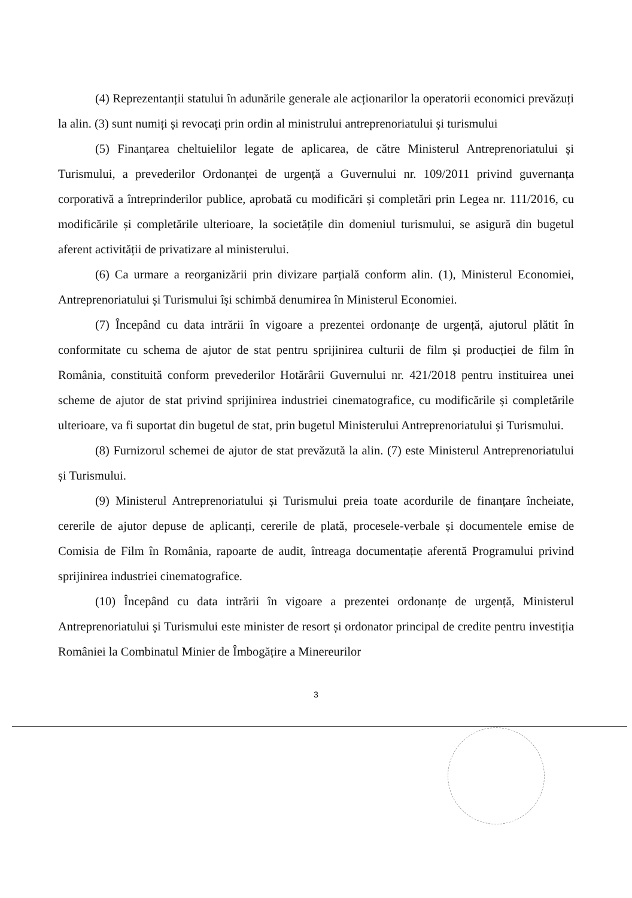(4) Reprezentanții statului în adunările generale ale acționarilor la operatorii economici prevăzuți la alin. (3) sunt numiți și revocați prin ordin al ministrului antreprenoriatului și turismului
(5) Finanțarea cheltuielilor legate de aplicarea, de către Ministerul Antreprenoriatului și Turismului, a prevederilor Ordonanței de urgență a Guvernului nr. 109/2011 privind guvernanța corporativă a întreprinderilor publice, aprobată cu modificări și completări prin Legea nr. 111/2016, cu modificările și completările ulterioare, la societățile din domeniul turismului, se asigură din bugetul aferent activității de privatizare al ministerului.
(6) Ca urmare a reorganizării prin divizare parțială conform alin. (1), Ministerul Economiei, Antreprenoriatului și Turismului își schimbă denumirea în Ministerul Economiei.
(7) Începând cu data intrării în vigoare a prezentei ordonanțe de urgență, ajutorul plătit în conformitate cu schema de ajutor de stat pentru sprijinirea culturii de film și producției de film în România, constituită conform prevederilor Hotărârii Guvernului nr. 421/2018 pentru instituirea unei scheme de ajutor de stat privind sprijinirea industriei cinematografice, cu modificările și completările ulterioare, va fi suportat din bugetul de stat, prin bugetul Ministerului Antreprenoriatului și Turismului.
(8) Furnizorul schemei de ajutor de stat prevăzută la alin. (7) este Ministerul Antreprenoriatului și Turismului.
(9) Ministerul Antreprenoriatului și Turismului preia toate acordurile de finanțare încheiate, cererile de ajutor depuse de aplicanți, cererile de plată, procesele-verbale și documentele emise de Comisia de Film în România, rapoarte de audit, întreaga documentație aferentă Programului privind sprijinirea industriei cinematografice.
(10) Începând cu data intrării în vigoare a prezentei ordonanțe de urgență, Ministerul Antreprenoriatului și Turismului este minister de resort și ordonator principal de credite pentru investiția României la Combinatul Minier de Îmbogățire a Minereurilor
3